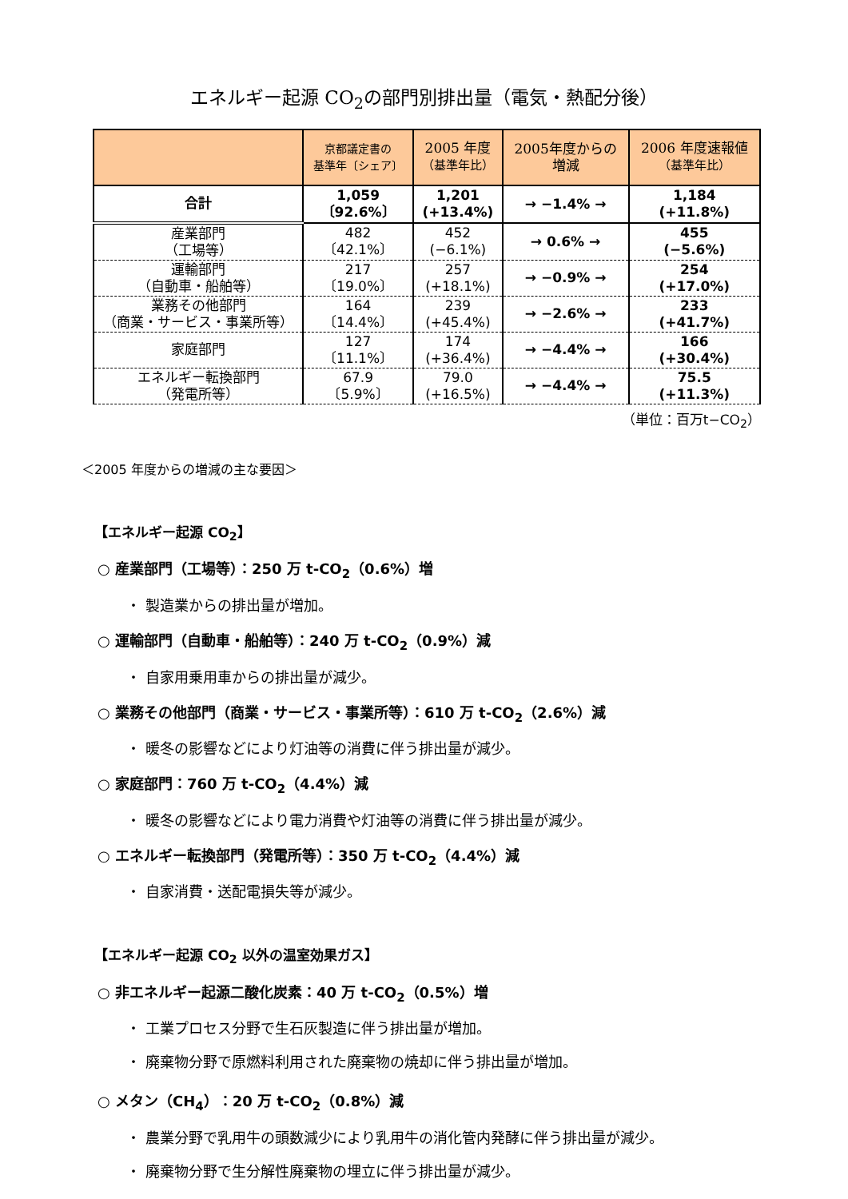エネルギー起源 CO<sub>2</sub>の部門別排出量（電気・熱配分後）
| | 京都議定書の 基準年〔シェア〕 | 2005 年度 （基準年比） | 2005年度からの 増減 | 2006 年度速報値 （基準年比） |
| --- | --- | --- | --- | --- |
| 合計 | 1,059 〔92.6%〕 | 1,201 (+13.4%) | → −1.4% → | 1,184 (+11.8%) |
| 産業部門 （工場等） | 482 〔42.1%〕 | 452 (−6.1%) | → 0.6% → | 455 (−5.6%) |
| 運輸部門 （自動車・船舶等） | 217 〔19.0%〕 | 257 (+18.1%) | → −0.9% → | 254 (+17.0%) |
| 業務その他部門 （商業・サービス・事業所等） | 164 〔14.4%〕 | 239 (+45.4%) | → −2.6% → | 233 (+41.7%) |
| 家庭部門 | 127 〔11.1%〕 | 174 (+36.4%) | → −4.4% → | 166 (+30.4%) |
| エネルギー転換部門 （発電所等） | 67.9 〔5.9%〕 | 79.0 (+16.5%) | → −4.4% → | 75.5 (+11.3%) |
（単位：百万t−CO<sub>2</sub>）
＜2005 年度からの増減の主な要因＞
【エネルギー起源 CO<sub>2</sub>】
○ 産業部門（工場等）：250 万 t-CO<sub>2</sub>（0.6%）増
・ 製造業からの排出量が増加。
○ 運輸部門（自動車・船舶等）：240 万 t-CO<sub>2</sub>（0.9%）減
・ 自家用乗用車からの排出量が減少。
○ 業務その他部門（商業・サービス・事業所等）：610 万 t-CO<sub>2</sub>（2.6%）減
・ 暖冬の影響などにより灯油等の消費に伴う排出量が減少。
○ 家庭部門：760 万 t-CO<sub>2</sub>（4.4%）減
・ 暖冬の影響などにより電力消費や灯油等の消費に伴う排出量が減少。
○ エネルギー転換部門（発電所等）：350 万 t-CO<sub>2</sub>（4.4%）減
・ 自家消費・送配電損失等が減少。
【エネルギー起源 CO<sub>2</sub> 以外の温室効果ガス】
○ 非エネルギー起源二酸化炭素：40 万 t-CO<sub>2</sub>（0.5%）増
・ 工業プロセス分野で生石灰製造に伴う排出量が増加。
・ 廃棄物分野で原燃料利用された廃棄物の焼却に伴う排出量が増加。
○ メタン（CH<sub>4</sub>）：20 万 t-CO<sub>2</sub>（0.8%）減
・ 農業分野で乳用牛の頭数減少により乳用牛の消化管内発酵に伴う排出量が減少。
・ 廃棄物分野で生分解性廃棄物の埋立に伴う排出量が減少。